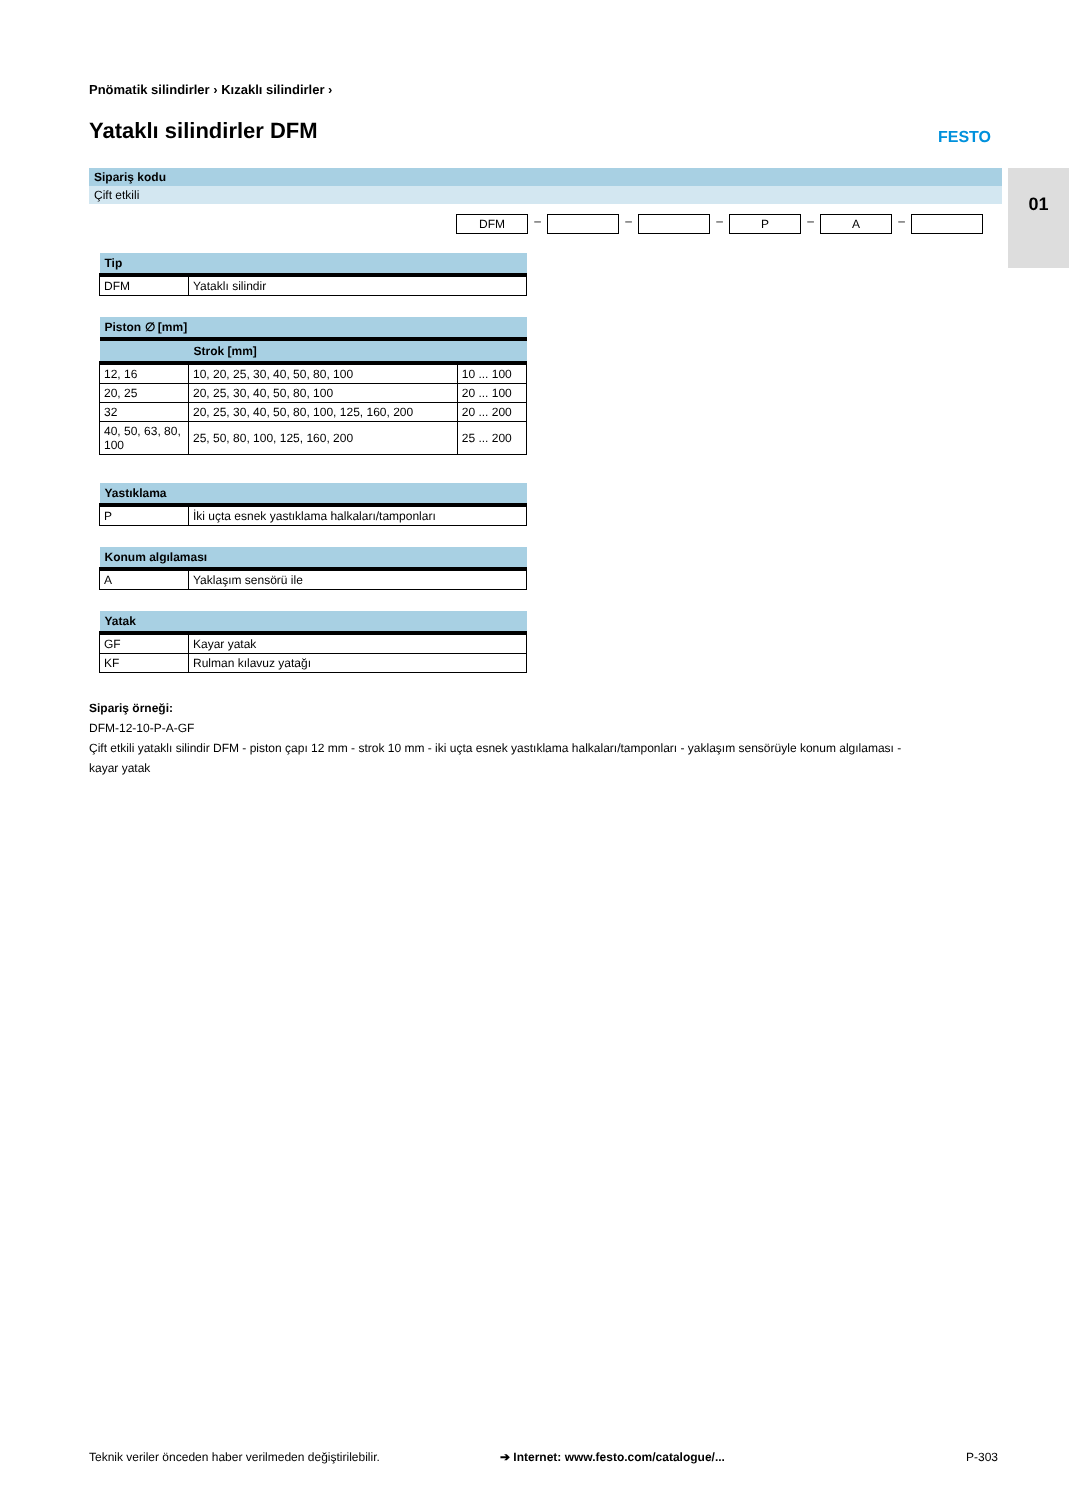Pnömatik silindirler › Kızaklı silindirler ›
Yataklı silindirler DFM FESTO
01
Sipariş kodu
Çift etkili
DFM – – – P – A –
| Tip | |
| --- | --- |
| DFM | Yataklı silindir |
| Piston ∅ [mm] | | |
| --- | --- | --- |
| | Strok [mm] | |
| 12, 16 | 10, 20, 25, 30, 40, 50, 80, 100 | 10 ... 100 |
| 20, 25 | 20, 25, 30, 40, 50, 80, 100 | 20 ... 100 |
| 32 | 20, 25, 30, 40, 50, 80, 100, 125, 160, 200 | 20 ... 200 |
| 40, 50, 63, 80, 100 | 25, 50, 80, 100, 125, 160, 200 | 25 ... 200 |
| Yastıklama | |
| --- | --- |
| P | İki uçta esnek yastıklama halkaları/tamponları |
| Konum algılaması | |
| --- | --- |
| A | Yaklaşım sensörü ile |
| Yatak | |
| --- | --- |
| GF | Kayar yatak |
| KF | Rulman kılavuz yatağı |
Sipariş örneği:
DFM-12-10-P-A-GF
Çift etkili yataklı silindir DFM - piston çapı 12 mm - strok 10 mm - iki uçta esnek yastıklama halkaları/tamponları - yaklaşım sensörüyle konum algılaması -
kayar yatak
Teknik veriler önceden haber verilmeden değiştirilebilir.
➔ Internet: www.festo.com/catalogue/...
P-303